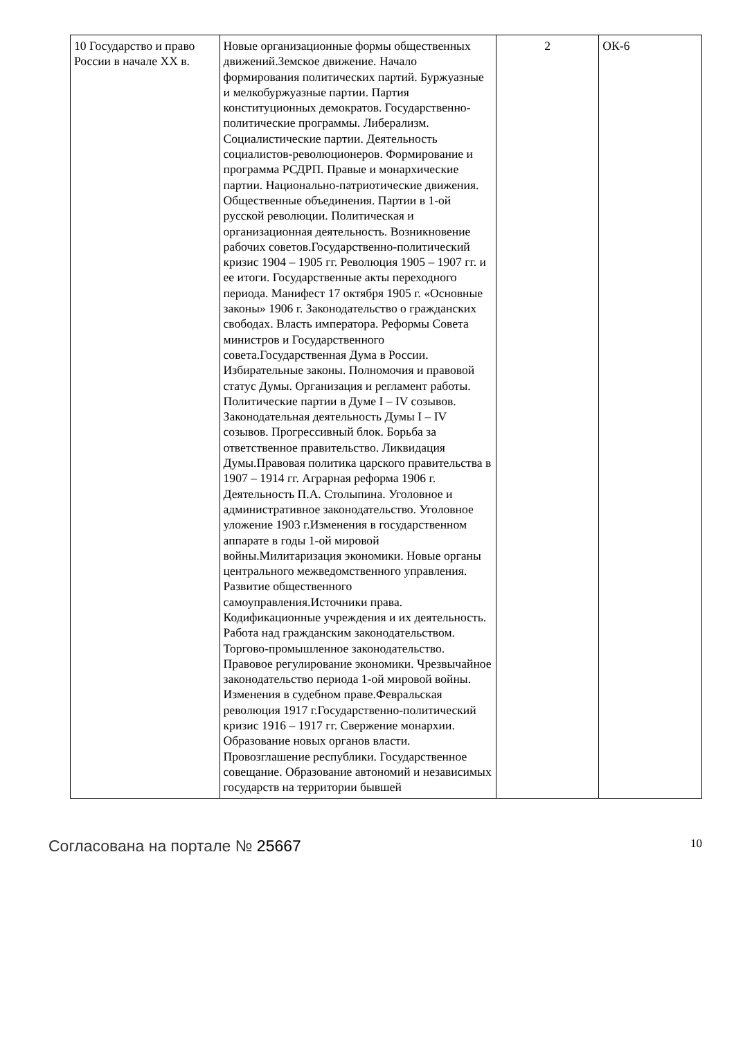| 10 Государство и право России в начале XX в. | Новые организационные формы общественных движений.Земское движение. Начало формирования политических партий. Буржуазные и мелкобуржуазные партии. Партия конституционных демократов. Государственно-политические программы. Либерализм. Социалистические партии. Деятельность социалистов-революционеров. Формирование и программа РСДРП. Правые и монархические партии. Национально-патриотические движения. Общественные объединения. Партии в 1-ой русской революции. Политическая и организационная деятельность. Возникновение рабочих советов.Государственно-политический кризис 1904 – 1905 гг. Революция 1905 – 1907 гг. и ее итоги. Государственные акты переходного периода. Манифест 17 октября 1905 г. «Основные законы» 1906 г. Законодательство о гражданских свободах. Власть императора. Реформы Совета министров и Государственного совета.Государственная Дума в России. Избирательные законы. Полномочия и правовой статус Думы. Организация и регламент работы. Политические партии в Думе I – IV созывов. Законодательная деятельность Думы I – IV созывов. Прогрессивный блок. Борьба за ответственное правительство. Ликвидация Думы.Правовая политика царского правительства в 1907 – 1914 гг. Аграрная реформа 1906 г. Деятельность П.А. Столыпина. Уголовное и административное законодательство. Уголовное уложение 1903 г.Изменения в государственном аппарате в годы 1-ой мировой войны.Милитаризация экономики. Новые органы центрального межведомственного управления. Развитие общественного самоуправления.Источники права. Кодификационные учреждения и их деятельность. Работа над гражданским законодательством. Торгово-промышленное законодательство. Правовое регулирование экономики. Чрезвычайное законодательство периода 1-ой мировой войны. Изменения в судебном праве.Февральская революция 1917 г.Государственно-политический кризис 1916 – 1917 гг. Свержение монархии. Образование новых органов власти. Провозглашение республики. Государственное совещание. Образование автономий и независимых государств на территории бывшей | 2 | ОК-6 |
Согласована на портале № 25667 10